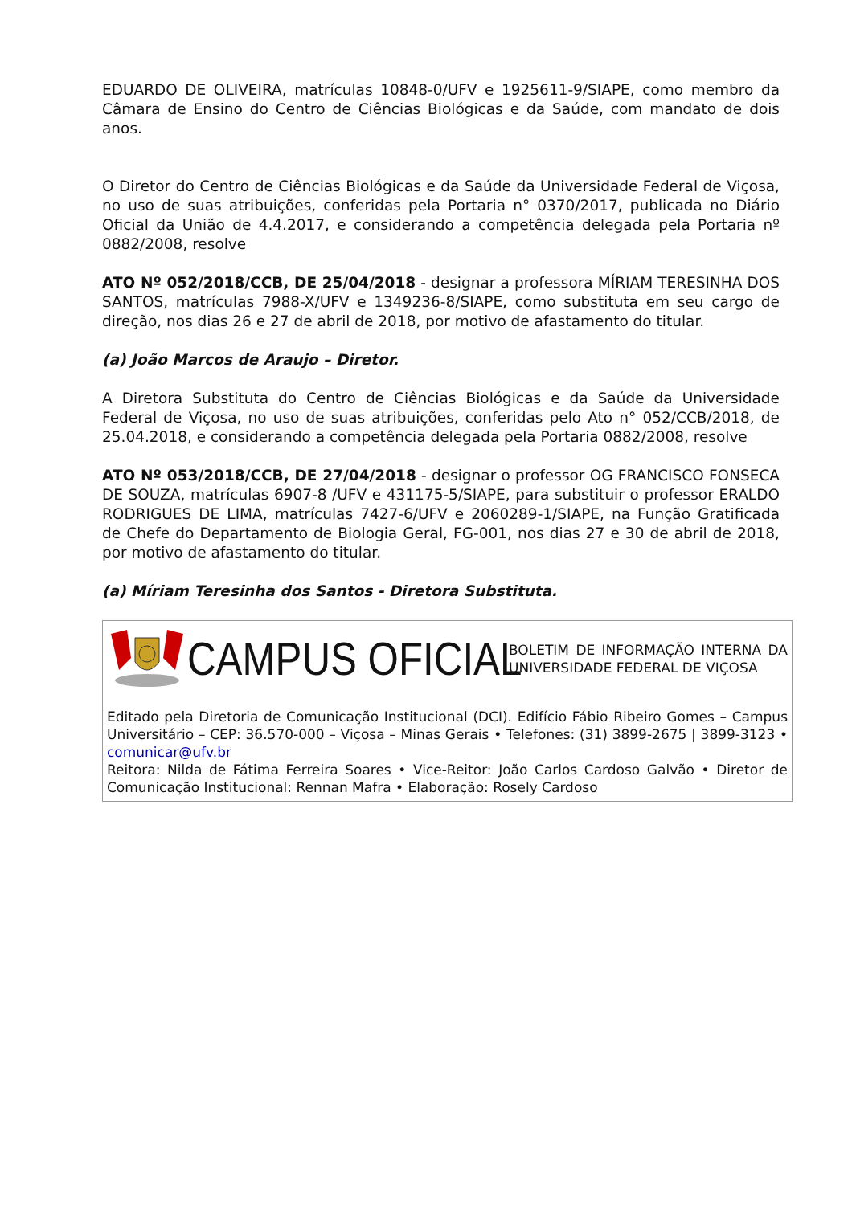EDUARDO DE OLIVEIRA, matrículas 10848-0/UFV e 1925611-9/SIAPE, como membro da Câmara de Ensino do Centro de Ciências Biológicas e da Saúde, com mandato de dois anos.
O Diretor do Centro de Ciências Biológicas e da Saúde da Universidade Federal de Viçosa, no uso de suas atribuições, conferidas pela Portaria n° 0370/2017, publicada no Diário Oficial da União de 4.4.2017, e considerando a competência delegada pela Portaria nº 0882/2008, resolve
ATO Nº 052/2018/CCB, DE 25/04/2018 - designar a professora MÍRIAM TERESINHA DOS SANTOS, matrículas 7988-X/UFV e 1349236-8/SIAPE, como substituta em seu cargo de direção, nos dias 26 e 27 de abril de 2018, por motivo de afastamento do titular.
(a) João Marcos de Araujo – Diretor.
A Diretora Substituta do Centro de Ciências Biológicas e da Saúde da Universidade Federal de Viçosa, no uso de suas atribuições, conferidas pelo Ato n° 052/CCB/2018, de 25.04.2018, e considerando a competência delegada pela Portaria 0882/2008, resolve
ATO Nº 053/2018/CCB, DE 27/04/2018 - designar o professor OG FRANCISCO FONSECA DE SOUZA, matrículas 6907-8 /UFV e 431175-5/SIAPE, para substituir o professor ERALDO RODRIGUES DE LIMA, matrículas 7427-6/UFV e 2060289-1/SIAPE, na Função Gratificada de Chefe do Departamento de Biologia Geral, FG-001, nos dias 27 e 30 de abril de 2018, por motivo de afastamento do titular.
(a) Míriam Teresinha dos Santos - Diretora Substituta.
CAMPUS OFICIAL
BOLETIM DE INFORMAÇÃO INTERNA DA UNIVERSIDADE FEDERAL DE VIÇOSA
Editado pela Diretoria de Comunicação Institucional (DCI). Edifício Fábio Ribeiro Gomes – Campus Universitário – CEP: 36.570-000 – Viçosa – Minas Gerais • Telefones: (31) 3899-2675 | 3899-3123 • comunicar@ufv.br
Reitora: Nilda de Fátima Ferreira Soares • Vice-Reitor: João Carlos Cardoso Galvão • Diretor de Comunicação Institucional: Rennan Mafra • Elaboração: Rosely Cardoso